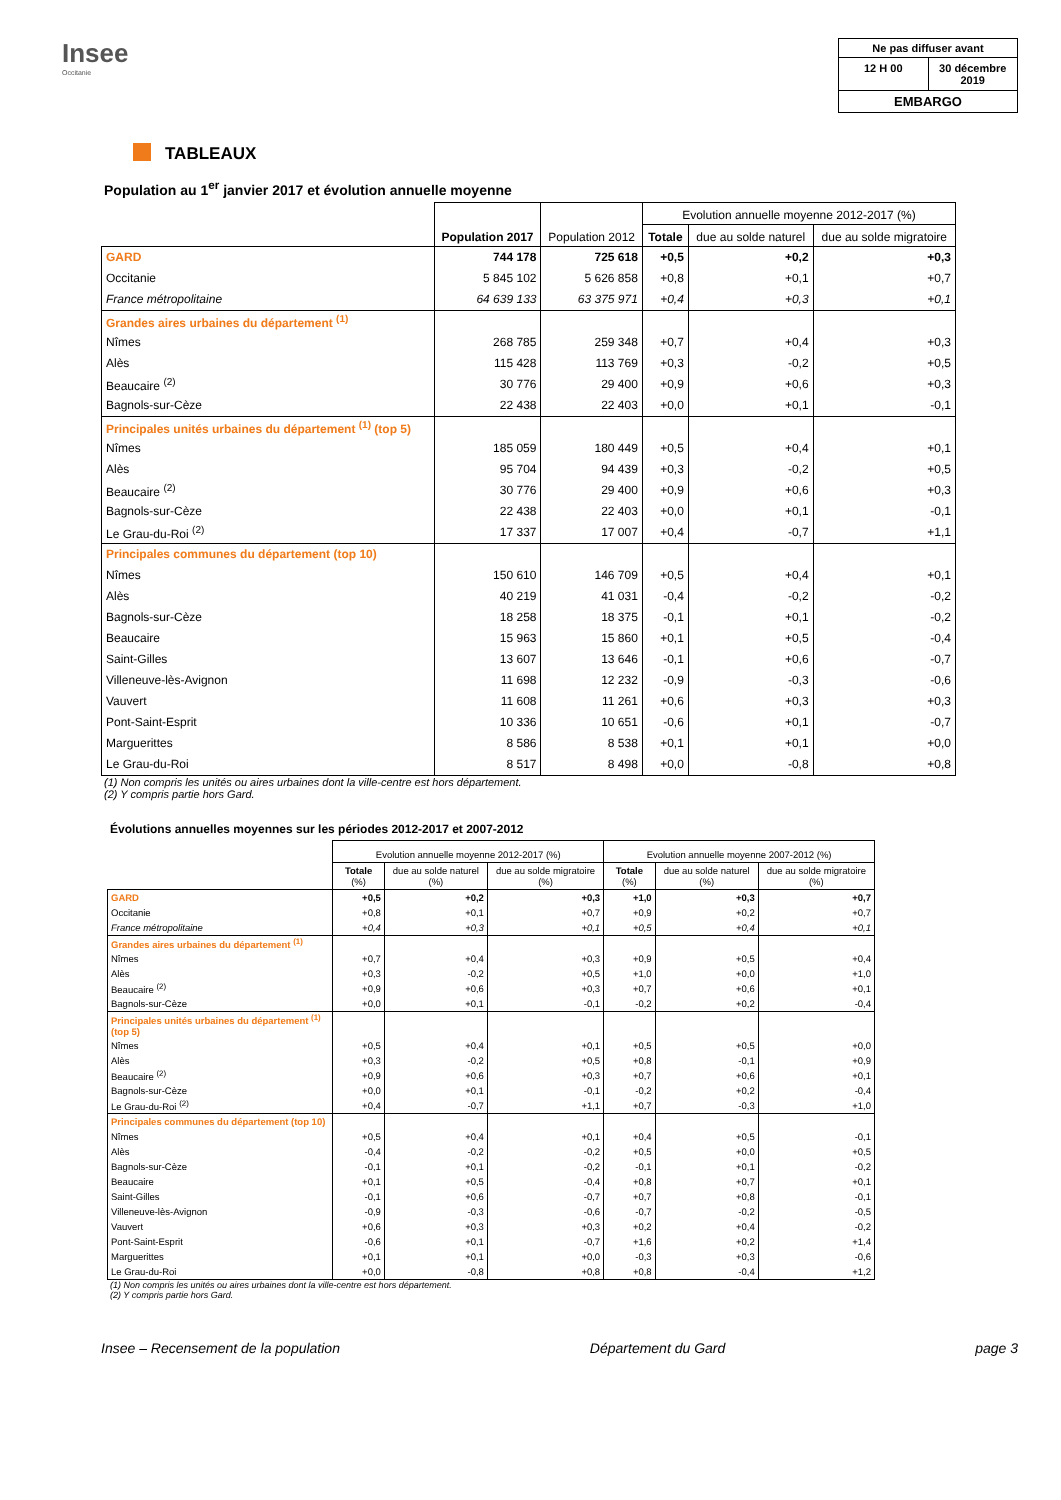Insee
Occitanie
Ne pas diffuser avant
12 H 00 30 décembre 2019
EMBARGO
TABLEAUX
Population au 1<sup>er</sup> janvier 2017 et évolution annuelle moyenne
| | Population 2017 | Population 2012 | Evolution annuelle moyenne 2012-2017 (%) | | |
| --- | --- | --- | --- | --- | --- |
| | | | Totale | due au solde naturel | due au solde migratoire |
| GARD | 744 178 | 725 618 | +0,5 | +0,2 | +0,3 |
| Occitanie | 5 845 102 | 5 626 858 | +0,8 | +0,1 | +0,7 |
| France métropolitaine | 64 639 133 | 63 375 971 | +0,4 | +0,3 | +0,1 |
| Grandes aires urbaines du département <sup>(1)</sup> | | | | | |
| Nîmes | 268 785 | 259 348 | +0,7 | +0,4 | +0,3 |
| Alès | 115 428 | 113 769 | +0,3 | -0,2 | +0,5 |
| Beaucaire <sup>(2)</sup> | 30 776 | 29 400 | +0,9 | +0,6 | +0,3 |
| Bagnols-sur-Cèze | 22 438 | 22 403 | +0,0 | +0,1 | -0,1 |
| Principales unités urbaines du département <sup>(1)</sup> (top 5) | | | | | |
| Nîmes | 185 059 | 180 449 | +0,5 | +0,4 | +0,1 |
| Alès | 95 704 | 94 439 | +0,3 | -0,2 | +0,5 |
| Beaucaire <sup>(2)</sup> | 30 776 | 29 400 | +0,9 | +0,6 | +0,3 |
| Bagnols-sur-Cèze | 22 438 | 22 403 | +0,0 | +0,1 | -0,1 |
| Le Grau-du-Roi <sup>(2)</sup> | 17 337 | 17 007 | +0,4 | -0,7 | +1,1 |
| Principales communes du département (top 10) | | | | | |
| Nîmes | 150 610 | 146 709 | +0,5 | +0,4 | +0,1 |
| Alès | 40 219 | 41 031 | -0,4 | -0,2 | -0,2 |
| Bagnols-sur-Cèze | 18 258 | 18 375 | -0,1 | +0,1 | -0,2 |
| Beaucaire | 15 963 | 15 860 | +0,1 | +0,5 | -0,4 |
| Saint-Gilles | 13 607 | 13 646 | -0,1 | +0,6 | -0,7 |
| Villeneuve-lès-Avignon | 11 698 | 12 232 | -0,9 | -0,3 | -0,6 |
| Vauvert | 11 608 | 11 261 | +0,6 | +0,3 | +0,3 |
| Pont-Saint-Esprit | 10 336 | 10 651 | -0,6 | +0,1 | -0,7 |
| Marguerittes | 8 586 | 8 538 | +0,1 | +0,1 | +0,0 |
| Le Grau-du-Roi | 8 517 | 8 498 | +0,0 | -0,8 | +0,8 |
(1) Non compris les unités ou aires urbaines dont la ville-centre est hors département.
(2) Y compris partie hors Gard.
Évolutions annuelles moyennes sur les périodes 2012-2017 et 2007-2012
| | Evolution annuelle moyenne 2012-2017 (%) | | | Evolution annuelle moyenne 2007-2012 (%) | | |
| --- | --- | --- | --- | --- | --- | --- |
| | Totale (%) | due au solde naturel (%) | due au solde migratoire (%) | Totale (%) | due au solde naturel (%) | due au solde migratoire (%) |
| GARD | +0,5 | +0,2 | +0,3 | +1,0 | +0,3 | +0,7 |
| Occitanie | +0,8 | +0,1 | +0,7 | +0,9 | +0,2 | +0,7 |
| France métropolitaine | +0,4 | +0,3 | +0,1 | +0,5 | +0,4 | +0,1 |
| Grandes aires urbaines du département <sup>(1)</sup> | | | | | | |
| Nîmes | +0,7 | +0,4 | +0,3 | +0,9 | +0,5 | +0,4 |
| Alès | +0,3 | -0,2 | +0,5 | +1,0 | +0,0 | +1,0 |
| Beaucaire <sup>(2)</sup> | +0,9 | +0,6 | +0,3 | +0,7 | +0,6 | +0,1 |
| Bagnols-sur-Cèze | +0,0 | +0,1 | -0,1 | -0,2 | +0,2 | -0,4 |
| Principales unités urbaines du département <sup>(1)</sup> (top 5) | | | | | | |
| Nîmes | +0,5 | +0,4 | +0,1 | +0,5 | +0,5 | +0,0 |
| Alès | +0,3 | -0,2 | +0,5 | +0,8 | -0,1 | +0,9 |
| Beaucaire <sup>(2)</sup> | +0,9 | +0,6 | +0,3 | +0,7 | +0,6 | +0,1 |
| Bagnols-sur-Cèze | +0,0 | +0,1 | -0,1 | -0,2 | +0,2 | -0,4 |
| Le Grau-du-Roi <sup>(2)</sup> | +0,4 | -0,7 | +1,1 | +0,7 | -0,3 | +1,0 |
| Principales communes du département (top 10) | | | | | | |
| Nîmes | +0,5 | +0,4 | +0,1 | +0,4 | +0,5 | -0,1 |
| Alès | -0,4 | -0,2 | -0,2 | +0,5 | +0,0 | +0,5 |
| Bagnols-sur-Cèze | -0,1 | +0,1 | -0,2 | -0,1 | +0,1 | -0,2 |
| Beaucaire | +0,1 | +0,5 | -0,4 | +0,8 | +0,7 | +0,1 |
| Saint-Gilles | -0,1 | +0,6 | -0,7 | +0,7 | +0,8 | -0,1 |
| Villeneuve-lès-Avignon | -0,9 | -0,3 | -0,6 | -0,7 | -0,2 | -0,5 |
| Vauvert | +0,6 | +0,3 | +0,3 | +0,2 | +0,4 | -0,2 |
| Pont-Saint-Esprit | -0,6 | +0,1 | -0,7 | +1,6 | +0,2 | +1,4 |
| Marguerittes | +0,1 | +0,1 | +0,0 | -0,3 | +0,3 | -0,6 |
| Le Grau-du-Roi | +0,0 | -0,8 | +0,8 | +0,8 | -0,4 | +1,2 |
(1) Non compris les unités ou aires urbaines dont la ville-centre est hors département.
(2) Y compris partie hors Gard.
Insee – Recensement de la population Département du Gard page 3